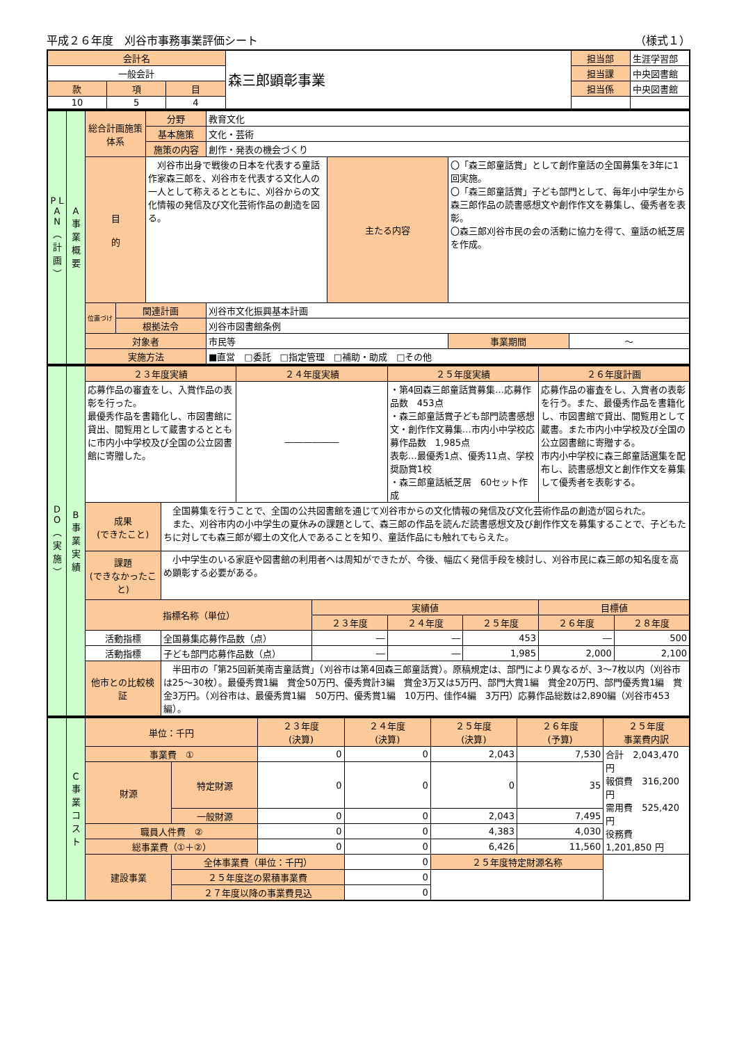平成２６年度　刈谷市事務事業評価シート （様式１）
| 会計名 | | | 森三郎顕彰事業 | 担当部 | 生涯学習部 |
| 一般会計 | | | | 担当課 | 中央図書館 |
| 款 | 項 | 目 | | 担当係 | 中央図書館 |
| 10 | 5 | 4 | | | |
| P L A N ︵ 計 画 ︶ | A 事 業 概 要 | 総合計画施策体系 | | 分野 | 教育文化 | | | |
| | | | | 基本施策 | 文化・芸術 | | | |
| | | | | 施策の内容 | 創作・発表の機会づくり | | | |
| | | 目 的 | | 刈谷市出身で戦後の日本を代表する童話作家森三郎を、刈谷市を代表する文化人の一人として称えるとともに、刈谷からの文化情報の発信及び文化芸術作品の創造を図る。 | | 主たる内容 | 〇「森三郎童話賞」として創作童話の全国募集を3年に1回実施。 〇「森三郎童話賞」子ども部門として、毎年小中学生から森三郎作品の読書感想文や創作作文を募集し、優秀者を表彰。 〇森三郎刈谷市民の会の活動に協力を得て、童話の紙芝居を作成。 | |
| | | 位置づけ | 関連計画 | | 刈谷市文化振興基本計画 | | | |
| | | | 根拠法令 | | 刈谷市図書館条例 | | | |
| | | 対象者 | | | 市民等 | | 事業期間 | ～ |
| | | 実施方法 | | | ■直営 □委託 □指定管理 □補助・助成 □その他 | | | |
| D O ︵ 実 施 ︶ | B 事 業 実 績 | ２３年度実績 | | ２４年度実績 | | ２５年度実績 | | ２６年度計画 | |
| | | 応募作品の審査をし、入賞作品の表彰を行った。 最優秀作品を書籍化し、市図書館に貸出、閲覧用として蔵書するとともに市内小中学校及び全国の公立図書館に寄贈した。 | | ―――――― | | ・第4回森三郎童話賞募集…応募作品数 453点 ・森三郎童話賞子ども部門読書感想文・創作作文募集…市内小中学校応募作品数 1,985点 表彰…最優秀1点、優秀11点、学校奨励賞1校 ・森三郎童話紙芝居 60セット作成 | | 応募作品の審査をし、入賞者の表彰を行う。また、最優秀作品を書籍化し、市図書館で貸出、閲覧用として蔵書。また市内小中学校及び全国の公立図書館に寄贈する。 市内小中学校に森三郎童話選集を配布し、読書感想文と創作作文を募集して優秀者を表彰する。 | |
| | | 成果 (できたこと) | 全国募集を行うことで、全国の公共図書館を通じて刈谷市からの文化情報の発信及び文化芸術作品の創造が図られた。 また、刈谷市内の小中学生の夏休みの課題として、森三郎の作品を読んだ読書感想文及び創作作文を募集することで、子どもたちに対しても森三郎が郷土の文化人であることを知り、童話作品にも触れてもらえた。 | | | | | | |
| | | 課題 (できなかったこと) | 小中学生のいる家庭や図書館の利用者へは周知ができたが、今後、幅広く発信手段を検討し、刈谷市民に森三郎の知名度を高め顕彰する必要がある。 | | | | | | |
| | | 指標名称（単位） | | | 実績値 | | | 目標値 | |
| | | | | | ２３年度 | ２４年度 | ２５年度 | ２６年度 | ２８年度 |
| | | 活動指標 | 全国募集応募作品数（点） | | ― | ― | 453 | ― | 500 |
| | | 活動指標 | 子ども部門応募作品数（点） | | ― | ― | 1,985 | 2,000 | 2,100 |
| | | 他市との比較検証 | 半田市の「第25回新美南吉童話賞」（刈谷市は第4回森三郎童話賞）。原稿規定は、部門により異なるが、3～7枚以内（刈谷市は25～30枚）。最優秀賞1編 賞金50万円、優秀賞計3編 賞金3万又は5万円、部門大賞1編 賞金20万円、部門優秀賞1編 賞金3万円。（刈谷市は、最優秀賞1編 50万円、優秀賞1編 10万円、佳作4編 3万円）応募作品総数は2,890編（刈谷市453編）。 | | | | | | |
| | C 事 業 コ ス ト | 単位：千円 | | ２３年度 (決算) | ２４年度 (決算) | ２５年度 (決算) | ２６年度 (予算) | ２５年度 事業費内訳 |
| | | 事業費 ① | | 0 | 0 | 2,043 | 7,530 | 合計 2,043,470 円 報償費 316,200 円 需用費 525,420 円 役務費 1,201,850 円 |
| | | 財源 | 特定財源 | 0 | 0 | 0 | 35 | |
| | | | 一般財源 | 0 | 0 | 2,043 | 7,495 | |
| | | 職員人件費 ② | | 0 | 0 | 4,383 | 4,030 | |
| | | 総事業費（①＋②） | | 0 | 0 | 6,426 | 11,560 | |
| | | 建設事業 | 全体事業費（単位：千円） | | 0 | ２５年度特定財源名称 | | |
| | | | ２５年度迄の累積事業費 | | 0 | | | |
| | | | ２７年度以降の事業費見込 | | 0 | | | |